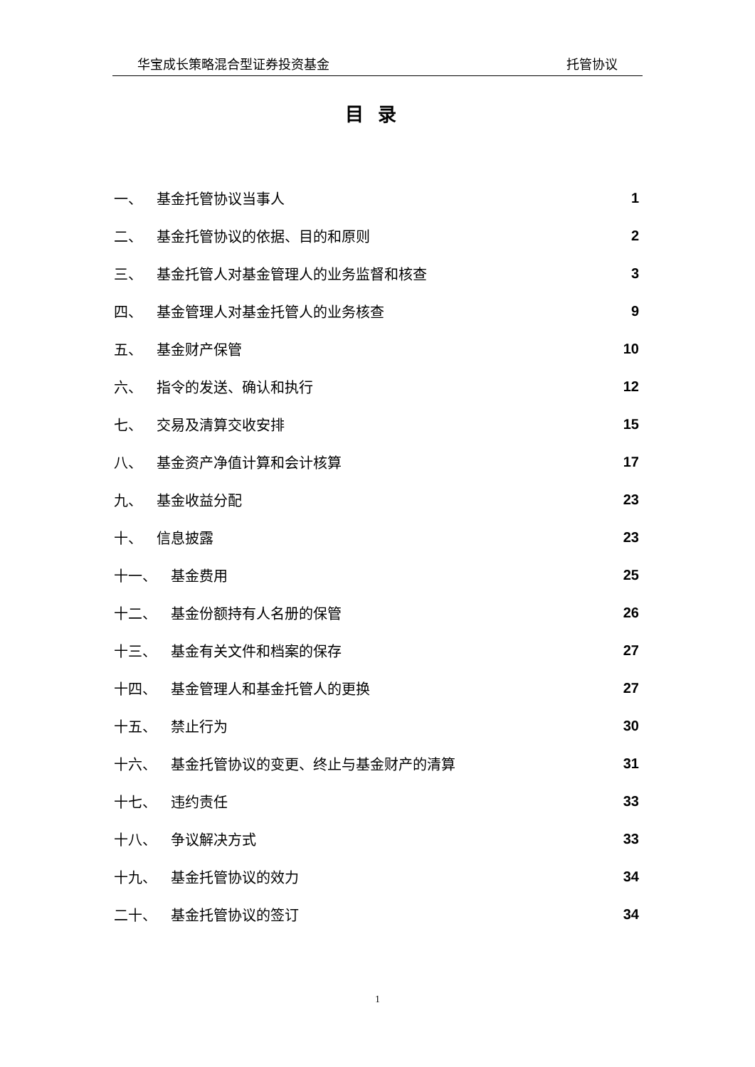华宝成长策略混合型证券投资基金 托管协议
目录
一、 基金托管协议当事人 1
二、 基金托管协议的依据、目的和原则 2
三、 基金托管人对基金管理人的业务监督和核查 3
四、 基金管理人对基金托管人的业务核查 9
五、 基金财产保管 10
六、 指令的发送、确认和执行 12
七、 交易及清算交收安排 15
八、 基金资产净值计算和会计核算 17
九、 基金收益分配 23
十、 信息披露 23
十一、 基金费用 25
十二、 基金份额持有人名册的保管 26
十三、 基金有关文件和档案的保存 27
十四、 基金管理人和基金托管人的更换 27
十五、 禁止行为 30
十六、 基金托管协议的变更、终止与基金财产的清算 31
十七、 违约责任 33
十八、 争议解决方式 33
十九、 基金托管协议的效力 34
二十、 基金托管协议的签订 34
1